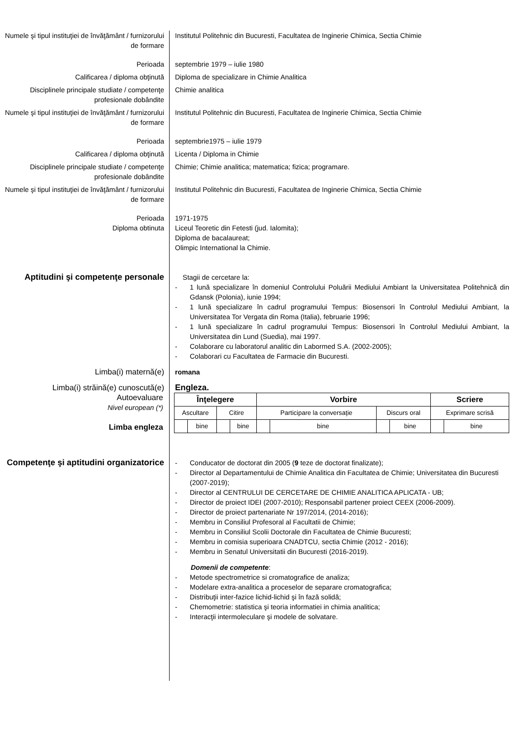Numele şi tipul instituţiei de învăţământ / furnizorului de formare
Institutul Politehnic din Bucuresti, Facultatea de Inginerie Chimica, Sectia Chimie
Perioada septembrie 1979 – iulie 1980
Calificarea / diploma obţinută Diploma de specializare in Chimie Analitica
Disciplinele principale studiate / competenţe profesionale dobândite
Chimie analitica
Numele şi tipul instituţiei de învăţământ / furnizorului de formare
Institutul Politehnic din Bucuresti, Facultatea de Inginerie Chimica, Sectia Chimie
Perioada septembrie1975 – iulie 1979
Calificarea / diploma obţinută Licenta / Diploma in Chimie
Disciplinele principale studiate / competenţe profesionale dobândite
Chimie; Chimie analitica; matematica; fizica; programare.
Numele şi tipul instituţiei de învăţământ / furnizorului de formare
Institutul Politehnic din Bucuresti, Facultatea de Inginerie Chimica, Sectia Chimie
Perioada 1971-1975
Diploma obtinuta Liceul Teoretic din Fetesti (jud. Ialomita);
Diploma de bacalaureat;
Olimpic International la Chimie.
Aptitudini şi competenţe personale
Stagii de cercetare la:
- 1 lună specializare în domeniul Controlului Poluării Mediului Ambiant la Universitatea Politehnică din Gdansk (Polonia), iunie 1994;
- 1 lună specializare în cadrul programului Tempus: Biosensori în Controlul Mediului Ambiant, la Universitatea Tor Vergata din Roma (Italia), februarie 1996;
- 1 lună specializare în cadrul programului Tempus: Biosensori în Controlul Mediului Ambiant, la Universitatea din Lund (Suedia), mai 1997.
- Colaborare cu laboratorul analitic din Labormed S.A. (2002-2005);
- Colaborari cu Facultatea de Farmacie din Bucuresti.
Limba(i) maternă(e) romana
Limba(i) străină(e) cunoscută(e) Engleza.
Autoevaluare
Nivel european (*)
Limba engleza
| Înţelegere | | | | Vorbire | | | | Scriere | |
| --- | --- | --- | --- | --- | --- | --- | --- | --- | --- |
| Ascultare | | Citire | | Participare la conversaţie | | Discurs oral | | Exprimare scrisă | |
| | bine | | bine | | bine | | bine | | bine |
Competenţe şi aptitudini organizatorice
- Conducator de doctorat din 2005 (9 teze de doctorat finalizate);
- Director al Departamentului de Chimie Analitica din Facultatea de Chimie; Universitatea din Bucuresti (2007-2019);
- Director al CENTRULUI DE CERCETARE DE CHIMIE ANALITICA APLICATA - UB;
- Director de proiect IDEI (2007-2010); Responsabil partener proiect CEEX (2006-2009).
- Director de proiect partenariate Nr 197/2014, (2014-2016);
- Membru in Consiliul Profesoral al Facultatii de Chimie;
- Membru in Consiliul Scolii Doctorale din Facultatea de Chimie Bucuresti;
- Membru in comisia superioara CNADTCU, sectia Chimie (2012 - 2016);
- Membru in Senatul Universitatii din Bucuresti (2016-2019).
Domenii de competente:
- Metode spectrometrice si cromatografice de analiza;
- Modelare extra-analitica a proceselor de separare cromatografica;
- Distribuţii inter-fazice lichid-lichid şi în fază solidă;
- Chemometrie: statistica şi teoria informatiei in chimia analitica;
- Interacţii intermoleculare şi modele de solvatare.